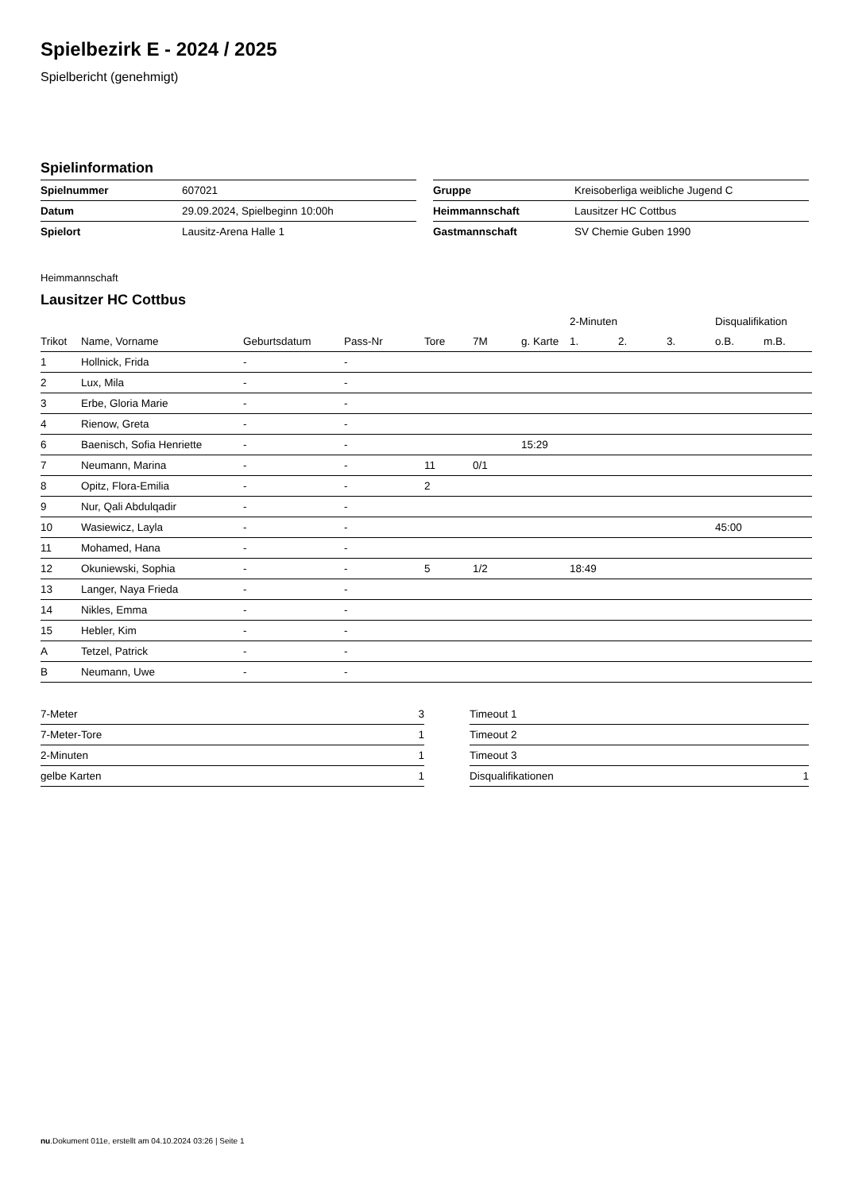Spielbezirk E - 2024 / 2025
Spielbericht (genehmigt)
Spielinformation
| Spielnummer | 607021 |
| Datum | 29.09.2024, Spielbeginn 10:00h |
| Spielort | Lausitz-Arena Halle 1 |
| Gruppe | Kreisoberliga weibliche Jugend C |
| Heimmannschaft | Lausitzer HC Cottbus |
| Gastmannschaft | SV Chemie Guben 1990 |
Heimmannschaft
Lausitzer HC Cottbus
| | | | | | | | 2-Minuten | | | Disqualifikation | |
| --- | --- | --- | --- | --- | --- | --- | --- | --- | --- | --- | --- |
| Trikot | Name, Vorname | Geburtsdatum | Pass-Nr | Tore | 7M | g. Karte | 1. | 2. | 3. | o.B. | m.B. |
| 1 | Hollnick, Frida | - | - | | | | | | | | |
| 2 | Lux, Mila | - | - | | | | | | | | |
| 3 | Erbe, Gloria Marie | - | - | | | | | | | | |
| 4 | Rienow, Greta | - | - | | | | | | | | |
| 6 | Baenisch, Sofia Henriette | - | - | | | 15:29 | | | | | |
| 7 | Neumann, Marina | - | - | 11 | 0/1 | | | | | | |
| 8 | Opitz, Flora-Emilia | - | - | 2 | | | | | | | |
| 9 | Nur, Qali Abdulqadir | - | - | | | | | | | | |
| 10 | Wasiewicz, Layla | - | - | | | | | | | 45:00 | |
| 11 | Mohamed, Hana | - | - | | | | | | | | |
| 12 | Okuniewski, Sophia | - | - | 5 | 1/2 | | 18:49 | | | | |
| 13 | Langer, Naya Frieda | - | - | | | | | | | | |
| 14 | Nikles, Emma | - | - | | | | | | | | |
| 15 | Hebler, Kim | - | - | | | | | | | | |
| A | Tetzel, Patrick | - | - | | | | | | | | |
| B | Neumann, Uwe | - | - | | | | | | | | |
| 7-Meter | 3 |
| 7-Meter-Tore | 1 |
| 2-Minuten | 1 |
| gelbe Karten | 1 |
| Timeout 1 | |
| Timeout 2 | |
| Timeout 3 | |
| Disqualifikationen | 1 |
nu.Dokument 011e, erstellt am 04.10.2024 03:26 | Seite 1